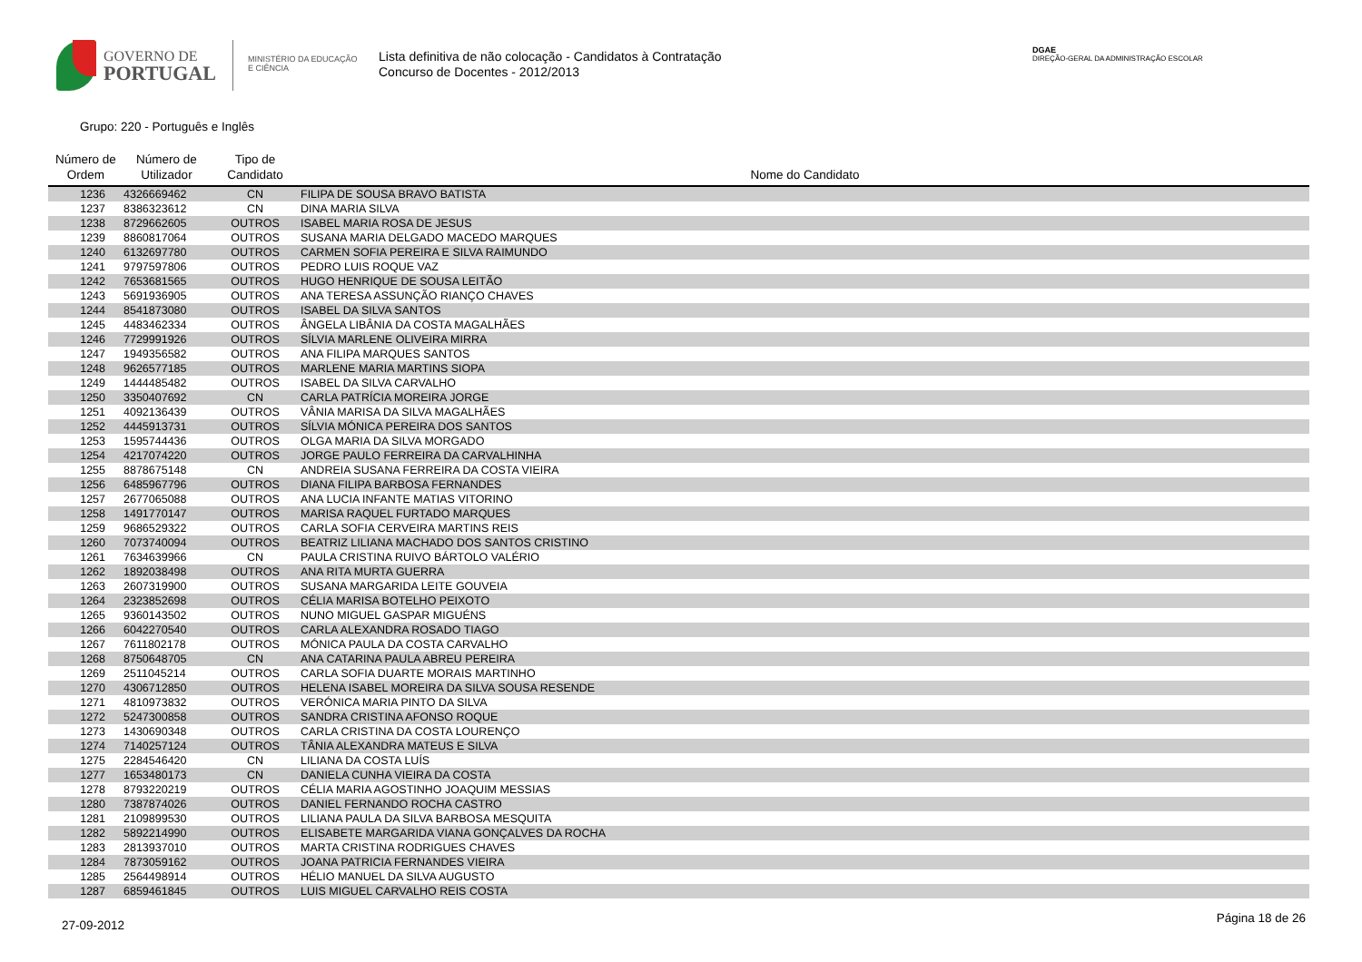GOVERNO DE
PORTUGAL
MINISTÉRIO DA EDUCAÇÃO
E CIÊNCIA
Lista definitiva de não colocação - Candidatos à Contratação
Concurso de Docentes - 2012/2013
DGAE
DIREÇÃO-GERAL DA ADMINISTRAÇÃO ESCOLAR
Grupo: 220 - Português e Inglês
| Número de Ordem | Número de Utilizador | Tipo de Candidato | Nome do Candidato |
| --- | --- | --- | --- |
| 1236 | 4326669462 | CN | FILIPA DE SOUSA BRAVO BATISTA |
| 1237 | 8386323612 | CN | DINA MARIA SILVA |
| 1238 | 8729662605 | OUTROS | ISABEL MARIA ROSA DE JESUS |
| 1239 | 8860817064 | OUTROS | SUSANA MARIA DELGADO MACEDO MARQUES |
| 1240 | 6132697780 | OUTROS | CARMEN SOFIA PEREIRA E SILVA RAIMUNDO |
| 1241 | 9797597806 | OUTROS | PEDRO LUIS ROQUE VAZ |
| 1242 | 7653681565 | OUTROS | HUGO HENRIQUE DE SOUSA LEITÃO |
| 1243 | 5691936905 | OUTROS | ANA TERESA ASSUNÇÃO RIANÇO CHAVES |
| 1244 | 8541873080 | OUTROS | ISABEL DA SILVA SANTOS |
| 1245 | 4483462334 | OUTROS | ÂNGELA LIBÂNIA DA COSTA MAGALHÃES |
| 1246 | 7729991926 | OUTROS | SÍLVIA MARLENE OLIVEIRA MIRRA |
| 1247 | 1949356582 | OUTROS | ANA FILIPA MARQUES SANTOS |
| 1248 | 9626577185 | OUTROS | MARLENE MARIA MARTINS SIOPA |
| 1249 | 1444485482 | OUTROS | ISABEL DA SILVA CARVALHO |
| 1250 | 3350407692 | CN | CARLA PATRÍCIA MOREIRA JORGE |
| 1251 | 4092136439 | OUTROS | VÂNIA MARISA DA SILVA MAGALHÃES |
| 1252 | 4445913731 | OUTROS | SÍLVIA MÓNICA PEREIRA DOS SANTOS |
| 1253 | 1595744436 | OUTROS | OLGA MARIA DA SILVA MORGADO |
| 1254 | 4217074220 | OUTROS | JORGE PAULO FERREIRA DA CARVALHINHA |
| 1255 | 8878675148 | CN | ANDREIA SUSANA FERREIRA DA COSTA VIEIRA |
| 1256 | 6485967796 | OUTROS | DIANA FILIPA BARBOSA FERNANDES |
| 1257 | 2677065088 | OUTROS | ANA LUCIA INFANTE MATIAS VITORINO |
| 1258 | 1491770147 | OUTROS | MARISA RAQUEL FURTADO MARQUES |
| 1259 | 9686529322 | OUTROS | CARLA SOFIA CERVEIRA MARTINS REIS |
| 1260 | 7073740094 | OUTROS | BEATRIZ LILIANA MACHADO DOS SANTOS CRISTINO |
| 1261 | 7634639966 | CN | PAULA CRISTINA RUIVO BÁRTOLO VALÉRIO |
| 1262 | 1892038498 | OUTROS | ANA RITA MURTA GUERRA |
| 1263 | 2607319900 | OUTROS | SUSANA MARGARIDA LEITE GOUVEIA |
| 1264 | 2323852698 | OUTROS | CÉLIA MARISA BOTELHO PEIXOTO |
| 1265 | 9360143502 | OUTROS | NUNO MIGUEL GASPAR MIGUÉNS |
| 1266 | 6042270540 | OUTROS | CARLA ALEXANDRA ROSADO TIAGO |
| 1267 | 7611802178 | OUTROS | MÓNICA PAULA DA COSTA CARVALHO |
| 1268 | 8750648705 | CN | ANA CATARINA PAULA ABREU PEREIRA |
| 1269 | 2511045214 | OUTROS | CARLA SOFIA DUARTE MORAIS MARTINHO |
| 1270 | 4306712850 | OUTROS | HELENA ISABEL MOREIRA DA SILVA SOUSA RESENDE |
| 1271 | 4810973832 | OUTROS | VERÓNICA MARIA PINTO DA SILVA |
| 1272 | 5247300858 | OUTROS | SANDRA CRISTINA AFONSO ROQUE |
| 1273 | 1430690348 | OUTROS | CARLA CRISTINA DA COSTA LOURENÇO |
| 1274 | 7140257124 | OUTROS | TÂNIA ALEXANDRA MATEUS E SILVA |
| 1275 | 2284546420 | CN | LILIANA DA COSTA LUÍS |
| 1277 | 1653480173 | CN | DANIELA CUNHA VIEIRA DA COSTA |
| 1278 | 8793220219 | OUTROS | CÉLIA MARIA AGOSTINHO JOAQUIM MESSIAS |
| 1280 | 7387874026 | OUTROS | DANIEL FERNANDO ROCHA CASTRO |
| 1281 | 2109899530 | OUTROS | LILIANA PAULA DA SILVA BARBOSA MESQUITA |
| 1282 | 5892214990 | OUTROS | ELISABETE MARGARIDA VIANA GONÇALVES DA ROCHA |
| 1283 | 2813937010 | OUTROS | MARTA CRISTINA RODRIGUES CHAVES |
| 1284 | 7873059162 | OUTROS | JOANA PATRICIA FERNANDES VIEIRA |
| 1285 | 2564498914 | OUTROS | HÉLIO MANUEL DA SILVA AUGUSTO |
| 1287 | 6859461845 | OUTROS | LUIS MIGUEL CARVALHO REIS COSTA |
27-09-2012 Página 18 de 26